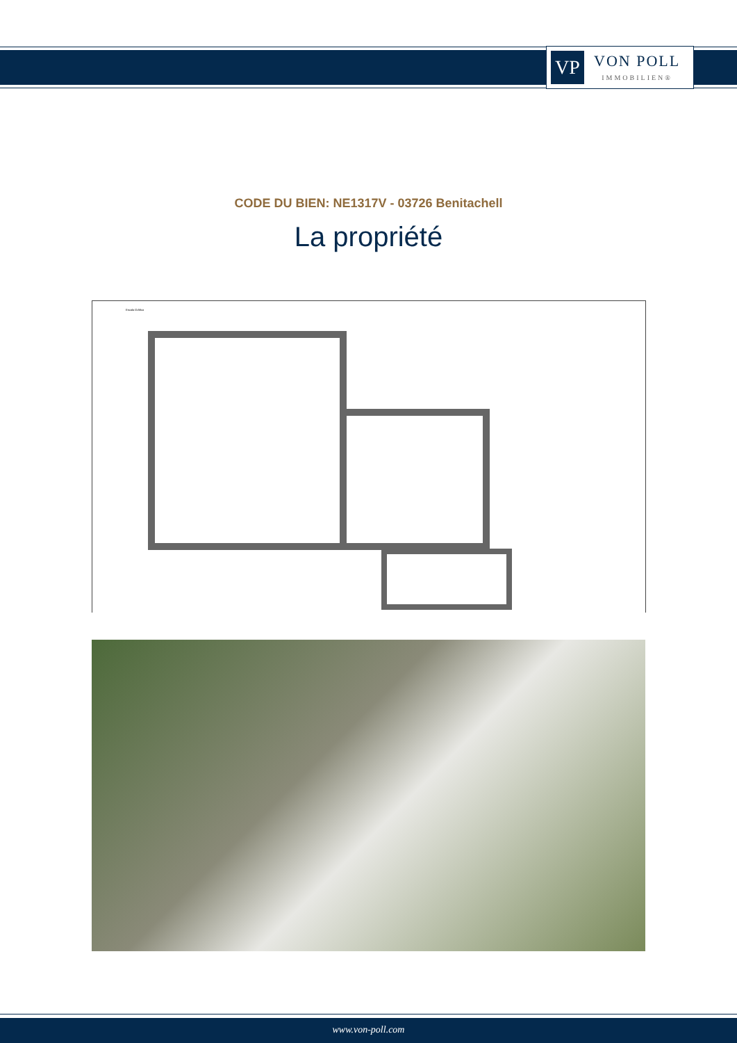VP
VON POLL
IMMOBILIEN®
CODE DU BIEN: NE1317V - 03726 Benitachell
La propriété
Escala Gráfica
www.von-poll.com